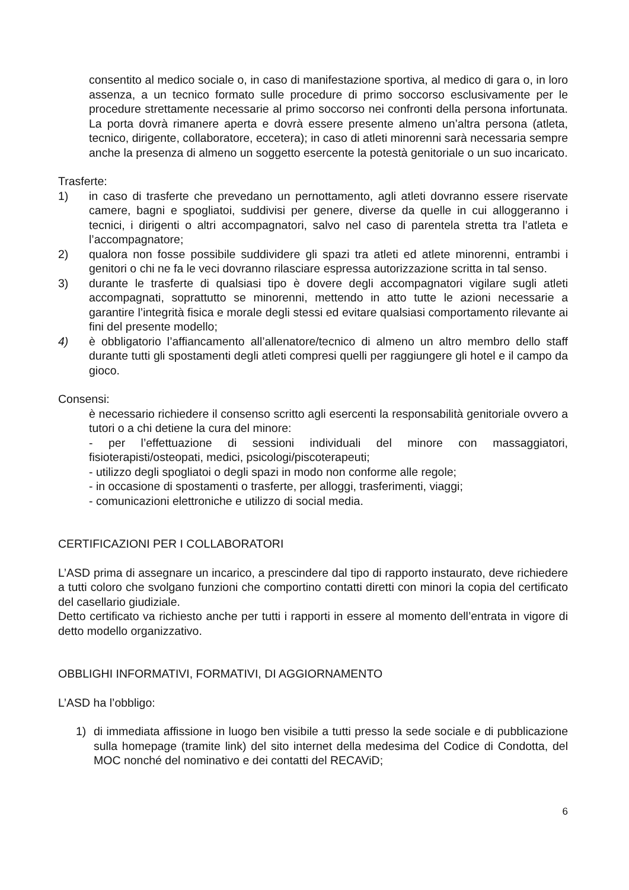consentito al medico sociale o, in caso di manifestazione sportiva, al medico di gara o, in loro assenza, a un tecnico formato sulle procedure di primo soccorso esclusivamente per le procedure strettamente necessarie al primo soccorso nei confronti della persona infortunata. La porta dovrà rimanere aperta e dovrà essere presente almeno un’altra persona (atleta, tecnico, dirigente, collaboratore, eccetera); in caso di atleti minorenni sarà necessaria sempre anche la presenza di almeno un soggetto esercente la potestà genitoriale o un suo incaricato.
Trasferte:
1) in caso di trasferte che prevedano un pernottamento, agli atleti dovranno essere riservate camere, bagni e spogliatoi, suddivisi per genere, diverse da quelle in cui alloggeranno i tecnici, i dirigenti o altri accompagnatori, salvo nel caso di parentela stretta tra l’atleta e l’accompagnatore;
2) qualora non fosse possibile suddividere gli spazi tra atleti ed atlete minorenni, entrambi i genitori o chi ne fa le veci dovranno rilasciare espressa autorizzazione scritta in tal senso.
3) durante le trasferte di qualsiasi tipo è dovere degli accompagnatori vigilare sugli atleti accompagnati, soprattutto se minorenni, mettendo in atto tutte le azioni necessarie a garantire l’integrità fisica e morale degli stessi ed evitare qualsiasi comportamento rilevante ai fini del presente modello;
4) è obbligatorio l’affiancamento all’allenatore/tecnico di almeno un altro membro dello staff durante tutti gli spostamenti degli atleti compresi quelli per raggiungere gli hotel e il campo da gioco.
Consensi:
è necessario richiedere il consenso scritto agli esercenti la responsabilità genitoriale ovvero a tutori o a chi detiene la cura del minore:
- per l’effettuazione di sessioni individuali del minore con massaggiatori, fisioterapisti/osteopati, medici, psicologi/piscoterapeuti;
- utilizzo degli spogliatoi o degli spazi in modo non conforme alle regole;
- in occasione di spostamenti o trasferte, per alloggi, trasferimenti, viaggi;
- comunicazioni elettroniche e utilizzo di social media.
CERTIFICAZIONI PER I COLLABORATORI
L’ASD prima di assegnare un incarico, a prescindere dal tipo di rapporto instaurato, deve richiedere a tutti coloro che svolgano funzioni che comportino contatti diretti con minori la copia del certificato del casellario giudiziale.
Detto certificato va richiesto anche per tutti i rapporti in essere al momento dell’entrata in vigore di detto modello organizzativo.
OBBLIGHI INFORMATIVI, FORMATIVI, DI AGGIORNAMENTO
L’ASD ha l’obbligo:
1) di immediata affissione in luogo ben visibile a tutti presso la sede sociale e di pubblicazione sulla homepage (tramite link) del sito internet della medesima del Codice di Condotta, del MOC nonché del nominativo e dei contatti del RECAViD;
6